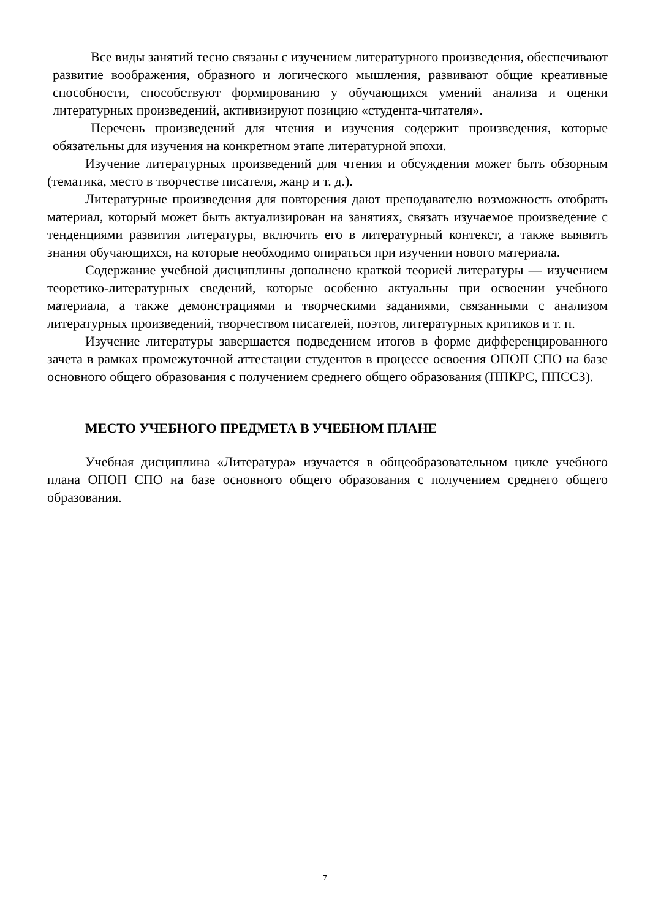Все виды занятий тесно связаны с изучением литературного произведения, обеспечивают развитие воображения, образного и логического мышления, развивают общие креативные способности, способствуют формированию у обучающихся умений анализа и оценки литературных произведений, активизируют позицию «студента-читателя».
Перечень произведений для чтения и изучения содержит произведения, которые обязательны для изучения на конкретном этапе литературной эпохи.
Изучение литературных произведений для чтения и обсуждения может быть обзорным (тематика, место в творчестве писателя, жанр и т. д.).
Литературные произведения для повторения дают преподавателю возможность отобрать материал, который может быть актуализирован на занятиях, связать изучаемое произведение с тенденциями развития литературы, включить его в литературный контекст, а также выявить знания обучающихся, на которые необходимо опираться при изучении нового материала.
Содержание учебной дисциплины дополнено краткой теорией литературы — изучением теоретико-литературных сведений, которые особенно актуальны при освоении учебного материала, а также демонстрациями и творческими заданиями, связанными с анализом литературных произведений, творчеством писателей, поэтов, литературных критиков и т. п.
Изучение литературы завершается подведением итогов в форме дифференцированного зачета в рамках промежуточной аттестации студентов в процессе освоения ОПОП СПО на базе основного общего образования с получением среднего общего образования (ППКРС, ППССЗ).
МЕСТО УЧЕБНОГО ПРЕДМЕТА В УЧЕБНОМ ПЛАНЕ
Учебная дисциплина «Литература» изучается в общеобразовательном цикле учебного плана ОПОП СПО на базе основного общего образования с получением среднего общего образования.
7